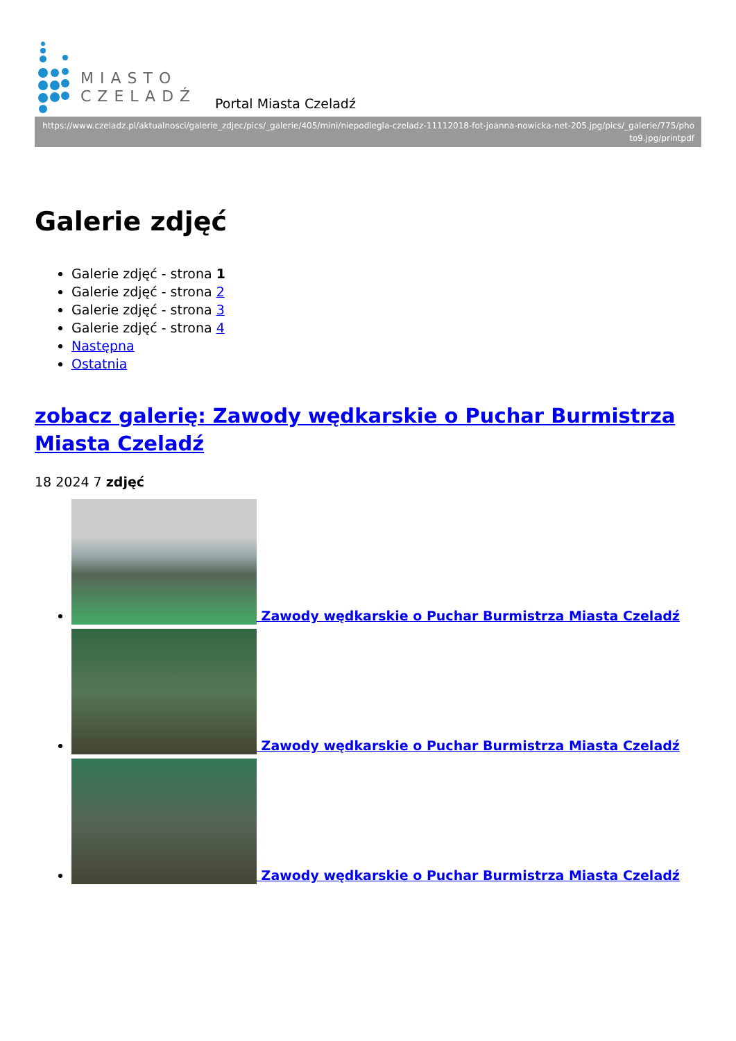MIASTO
CZELADŹ
Portal Miasta Czeladź
https://www.czeladz.pl/aktualnosci/galerie_zdjec/pics/_galerie/405/mini/niepodlegla-czeladz-11112018-fot-joanna-nowicka-net-205.jpg/pics/_galerie/775/photo9.jpg/printpdf
Galerie zdjęć
Galerie zdjęć - strona 1
Galerie zdjęć - strona 2
Galerie zdjęć - strona 3
Galerie zdjęć - strona 4
Następna
Ostatnia
zobacz galerię: Zawody wędkarskie o Puchar Burmistrza Miasta Czeladź
18 2024 7 zdjęć
Zawody wędkarskie o Puchar Burmistrza Miasta Czeladź
Zawody wędkarskie o Puchar Burmistrza Miasta Czeladź
Zawody wędkarskie o Puchar Burmistrza Miasta Czeladź